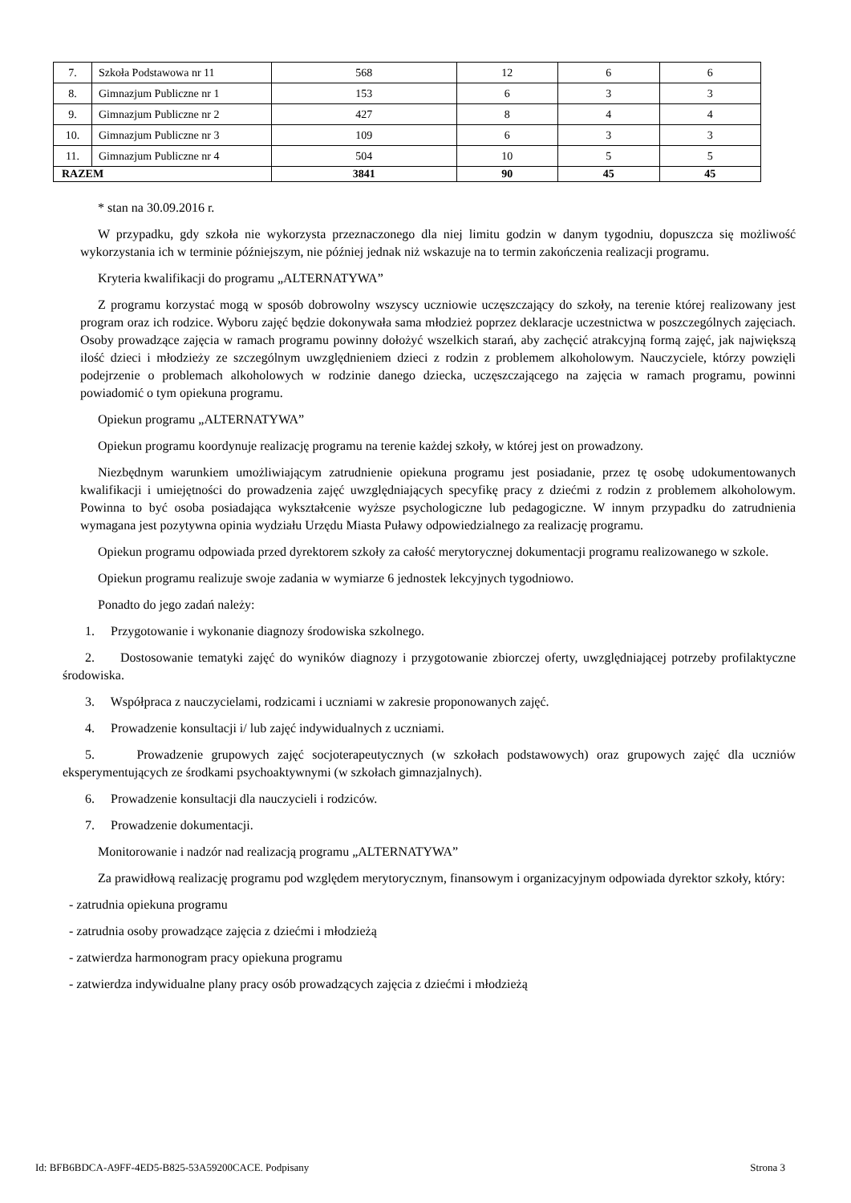| 7. | Szkoła Podstawowa nr 11 | 568 | 12 | 6 | 6 |
| 8. | Gimnazjum Publiczne nr 1 | 153 | 6 | 3 | 3 |
| 9. | Gimnazjum Publiczne nr 2 | 427 | 8 | 4 | 4 |
| 10. | Gimnazjum Publiczne nr 3 | 109 | 6 | 3 | 3 |
| 11. | Gimnazjum Publiczne nr 4 | 504 | 10 | 5 | 5 |
| RAZEM | | 3841 | 90 | 45 | 45 |
* stan na 30.09.2016 r.
W przypadku, gdy szkoła nie wykorzysta przeznaczonego dla niej limitu godzin w danym tygodniu, dopuszcza się możliwość wykorzystania ich w terminie późniejszym, nie później jednak niż wskazuje na to termin zakończenia realizacji programu.
Kryteria kwalifikacji do programu „ALTERNATYWA”
Z programu korzystać mogą w sposób dobrowolny wszyscy uczniowie uczęszczający do szkoły, na terenie której realizowany jest program oraz ich rodzice. Wyboru zajęć będzie dokonywała sama młodzież poprzez deklaracje uczestnictwa w poszczególnych zajęciach. Osoby prowadzące zajęcia w ramach programu powinny dołożyć wszelkich starań, aby zachęcić atrakcyjną formą zajęć, jak największą ilość dzieci i młodzieży ze szczególnym uwzględnieniem dzieci z rodzin z problemem alkoholowym. Nauczyciele, którzy powzięli podejrzenie o problemach alkoholowych w rodzinie danego dziecka, uczęszczającego na zajęcia w ramach programu, powinni powiadomić o tym opiekuna programu.
Opiekun programu „ALTERNATYWA”
Opiekun programu koordynuje realizację programu na terenie każdej szkoły, w której jest on prowadzony.
Niezbędnym warunkiem umożliwiającym zatrudnienie opiekuna programu jest posiadanie, przez tę osobę udokumentowanych kwalifikacji i umiejętności do prowadzenia zajęć uwzględniających specyfikę pracy z dziećmi z rodzin z problemem alkoholowym. Powinna to być osoba posiadająca wykształcenie wyższe psychologiczne lub pedagogiczne. W innym przypadku do zatrudnienia wymagana jest pozytywna opinia wydziału Urzędu Miasta Puławy odpowiedzialnego za realizację programu.
Opiekun programu odpowiada przed dyrektorem szkoły za całość merytorycznej dokumentacji programu realizowanego w szkole.
Opiekun programu realizuje swoje zadania w wymiarze 6 jednostek lekcyjnych tygodniowo.
Ponadto do jego zadań należy:
1. Przygotowanie i wykonanie diagnozy środowiska szkolnego.
2. Dostosowanie tematyki zajęć do wyników diagnozy i przygotowanie zbiorczej oferty, uwzględniającej potrzeby profilaktyczne środowiska.
3. Współpraca z nauczycielami, rodzicami i uczniami w zakresie proponowanych zajęć.
4. Prowadzenie konsultacji i/ lub zajęć indywidualnych z uczniami.
5. Prowadzenie grupowych zajęć socjoterapeutycznych (w szkołach podstawowych) oraz grupowych zajęć dla uczniów eksperymentujących ze środkami psychoaktywnymi (w szkołach gimnazjalnych).
6. Prowadzenie konsultacji dla nauczycieli i rodziców.
7. Prowadzenie dokumentacji.
Monitorowanie i nadzór nad realizacją programu „ALTERNATYWA”
Za prawidłową realizację programu pod względem merytorycznym, finansowym i organizacyjnym odpowiada dyrektor szkoły, który:
- zatrudnia opiekuna programu
- zatrudnia osoby prowadzące zajęcia z dziećmi i młodzieżą
- zatwierdza harmonogram pracy opiekuna programu
- zatwierdza indywidualne plany pracy osób prowadzących zajęcia z dziećmi i młodzieżą
Id: BFB6BDCA-A9FF-4ED5-B825-53A59200CACE. Podpisany Strona 3